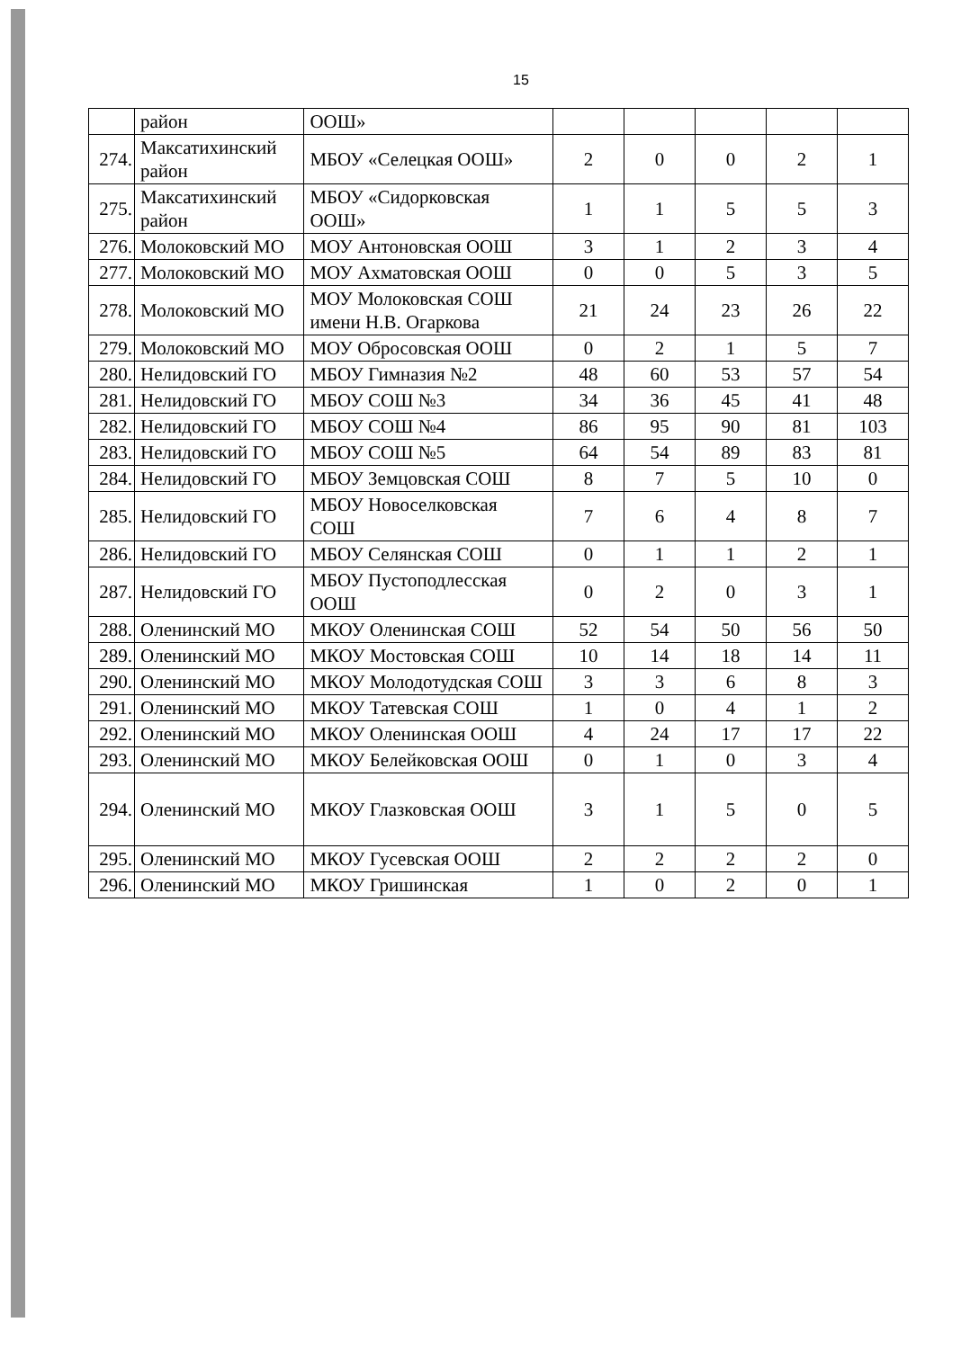15
| | район | ООШ» | | | | | |
| 274. | Максатихинский район | МБОУ «Селецкая ООШ» | 2 | 0 | 0 | 2 | 1 |
| 275. | Максатихинский район | МБОУ «Сидорковская ООШ» | 1 | 1 | 5 | 5 | 3 |
| 276. | Молоковский МО | МОУ Антоновская ООШ | 3 | 1 | 2 | 3 | 4 |
| 277. | Молоковский МО | МОУ Ахматовская ООШ | 0 | 0 | 5 | 3 | 5 |
| 278. | Молоковский МО | МОУ Молоковская СОШ имени Н.В. Огаркова | 21 | 24 | 23 | 26 | 22 |
| 279. | Молоковский МО | МОУ Обросовская ООШ | 0 | 2 | 1 | 5 | 7 |
| 280. | Нелидовский ГО | МБОУ Гимназия №2 | 48 | 60 | 53 | 57 | 54 |
| 281. | Нелидовский ГО | МБОУ СОШ №3 | 34 | 36 | 45 | 41 | 48 |
| 282. | Нелидовский ГО | МБОУ СОШ №4 | 86 | 95 | 90 | 81 | 103 |
| 283. | Нелидовский ГО | МБОУ СОШ №5 | 64 | 54 | 89 | 83 | 81 |
| 284. | Нелидовский ГО | МБОУ Земцовская СОШ | 8 | 7 | 5 | 10 | 0 |
| 285. | Нелидовский ГО | МБОУ Новоселковская СОШ | 7 | 6 | 4 | 8 | 7 |
| 286. | Нелидовский ГО | МБОУ Селянская СОШ | 0 | 1 | 1 | 2 | 1 |
| 287. | Нелидовский ГО | МБОУ Пустоподлесская ООШ | 0 | 2 | 0 | 3 | 1 |
| 288. | Оленинский МО | МКОУ Оленинская СОШ | 52 | 54 | 50 | 56 | 50 |
| 289. | Оленинский МО | МКОУ Мостовская СОШ | 10 | 14 | 18 | 14 | 11 |
| 290. | Оленинский МО | МКОУ Молодотудская СОШ | 3 | 3 | 6 | 8 | 3 |
| 291. | Оленинский МО | МКОУ Татевская СОШ | 1 | 0 | 4 | 1 | 2 |
| 292. | Оленинский МО | МКОУ Оленинская ООШ | 4 | 24 | 17 | 17 | 22 |
| 293. | Оленинский МО | МКОУ Белейковская ООШ | 0 | 1 | 0 | 3 | 4 |
| 294. | Оленинский МО | МКОУ Глазковская ООШ | 3 | 1 | 5 | 0 | 5 |
| 295. | Оленинский МО | МКОУ Гусевская ООШ | 2 | 2 | 2 | 2 | 0 |
| 296. | Оленинский МО | МКОУ Гришинская | 1 | 0 | 2 | 0 | 1 |